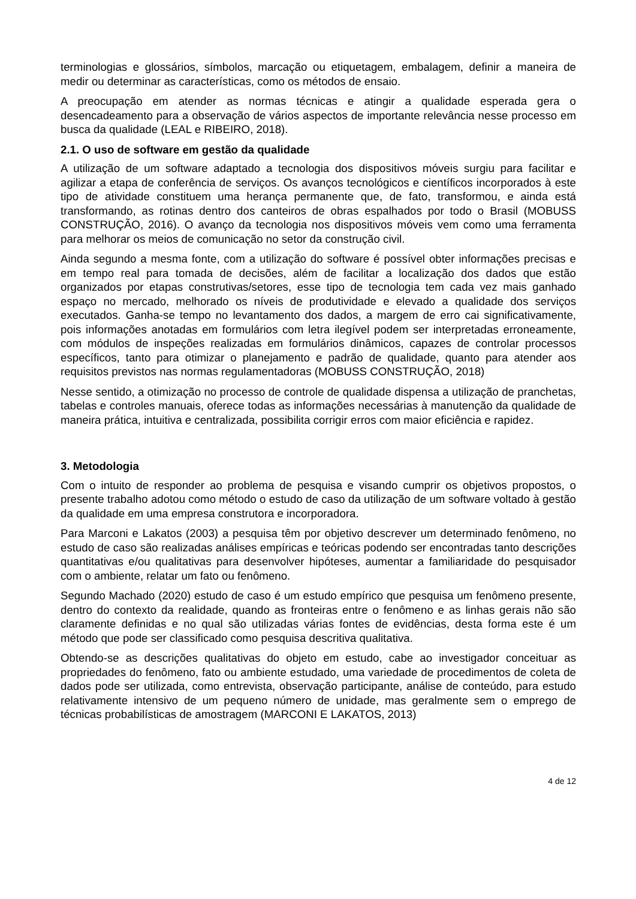terminologias e glossários, símbolos, marcação ou etiquetagem, embalagem, definir a maneira de medir ou determinar as características, como os métodos de ensaio.
A preocupação em atender as normas técnicas e atingir a qualidade esperada gera o desencadeamento para a observação de vários aspectos de importante relevância nesse processo em busca da qualidade (LEAL e RIBEIRO, 2018).
2.1. O uso de software em gestão da qualidade
A utilização de um software adaptado a tecnologia dos dispositivos móveis surgiu para facilitar e agilizar a etapa de conferência de serviços. Os avanços tecnológicos e científicos incorporados à este tipo de atividade constituem uma herança permanente que, de fato, transformou, e ainda está transformando, as rotinas dentro dos canteiros de obras espalhados por todo o Brasil (MOBUSS CONSTRUÇÃO, 2016). O avanço da tecnologia nos dispositivos móveis vem como uma ferramenta para melhorar os meios de comunicação no setor da construção civil.
Ainda segundo a mesma fonte, com a utilização do software é possível obter informações precisas e em tempo real para tomada de decisões, além de facilitar a localização dos dados que estão organizados por etapas construtivas/setores, esse tipo de tecnologia tem cada vez mais ganhado espaço no mercado, melhorado os níveis de produtividade e elevado a qualidade dos serviços executados. Ganha-se tempo no levantamento dos dados, a margem de erro cai significativamente, pois informações anotadas em formulários com letra ilegível podem ser interpretadas erroneamente, com módulos de inspeções realizadas em formulários dinâmicos, capazes de controlar processos específicos, tanto para otimizar o planejamento e padrão de qualidade, quanto para atender aos requisitos previstos nas normas regulamentadoras (MOBUSS CONSTRUÇÃO, 2018)
Nesse sentido, a otimização no processo de controle de qualidade dispensa a utilização de pranchetas, tabelas e controles manuais, oferece todas as informações necessárias à manutenção da qualidade de maneira prática, intuitiva e centralizada, possibilita corrigir erros com maior eficiência e rapidez.
3. Metodologia
Com o intuito de responder ao problema de pesquisa e visando cumprir os objetivos propostos, o presente trabalho adotou como método o estudo de caso da utilização de um software voltado à gestão da qualidade em uma empresa construtora e incorporadora.
Para Marconi e Lakatos (2003) a pesquisa têm por objetivo descrever um determinado fenômeno, no estudo de caso são realizadas análises empíricas e teóricas podendo ser encontradas tanto descrições quantitativas e/ou qualitativas para desenvolver hipóteses, aumentar a familiaridade do pesquisador com o ambiente, relatar um fato ou fenômeno.
Segundo Machado (2020) estudo de caso é um estudo empírico que pesquisa um fenômeno presente, dentro do contexto da realidade, quando as fronteiras entre o fenômeno e as linhas gerais não são claramente definidas e no qual são utilizadas várias fontes de evidências, desta forma este é um método que pode ser classificado como pesquisa descritiva qualitativa.
Obtendo-se as descrições qualitativas do objeto em estudo, cabe ao investigador conceituar as propriedades do fenômeno, fato ou ambiente estudado, uma variedade de procedimentos de coleta de dados pode ser utilizada, como entrevista, observação participante, análise de conteúdo, para estudo relativamente intensivo de um pequeno número de unidade, mas geralmente sem o emprego de técnicas probabilísticas de amostragem (MARCONI E LAKATOS, 2013)
4 de 12